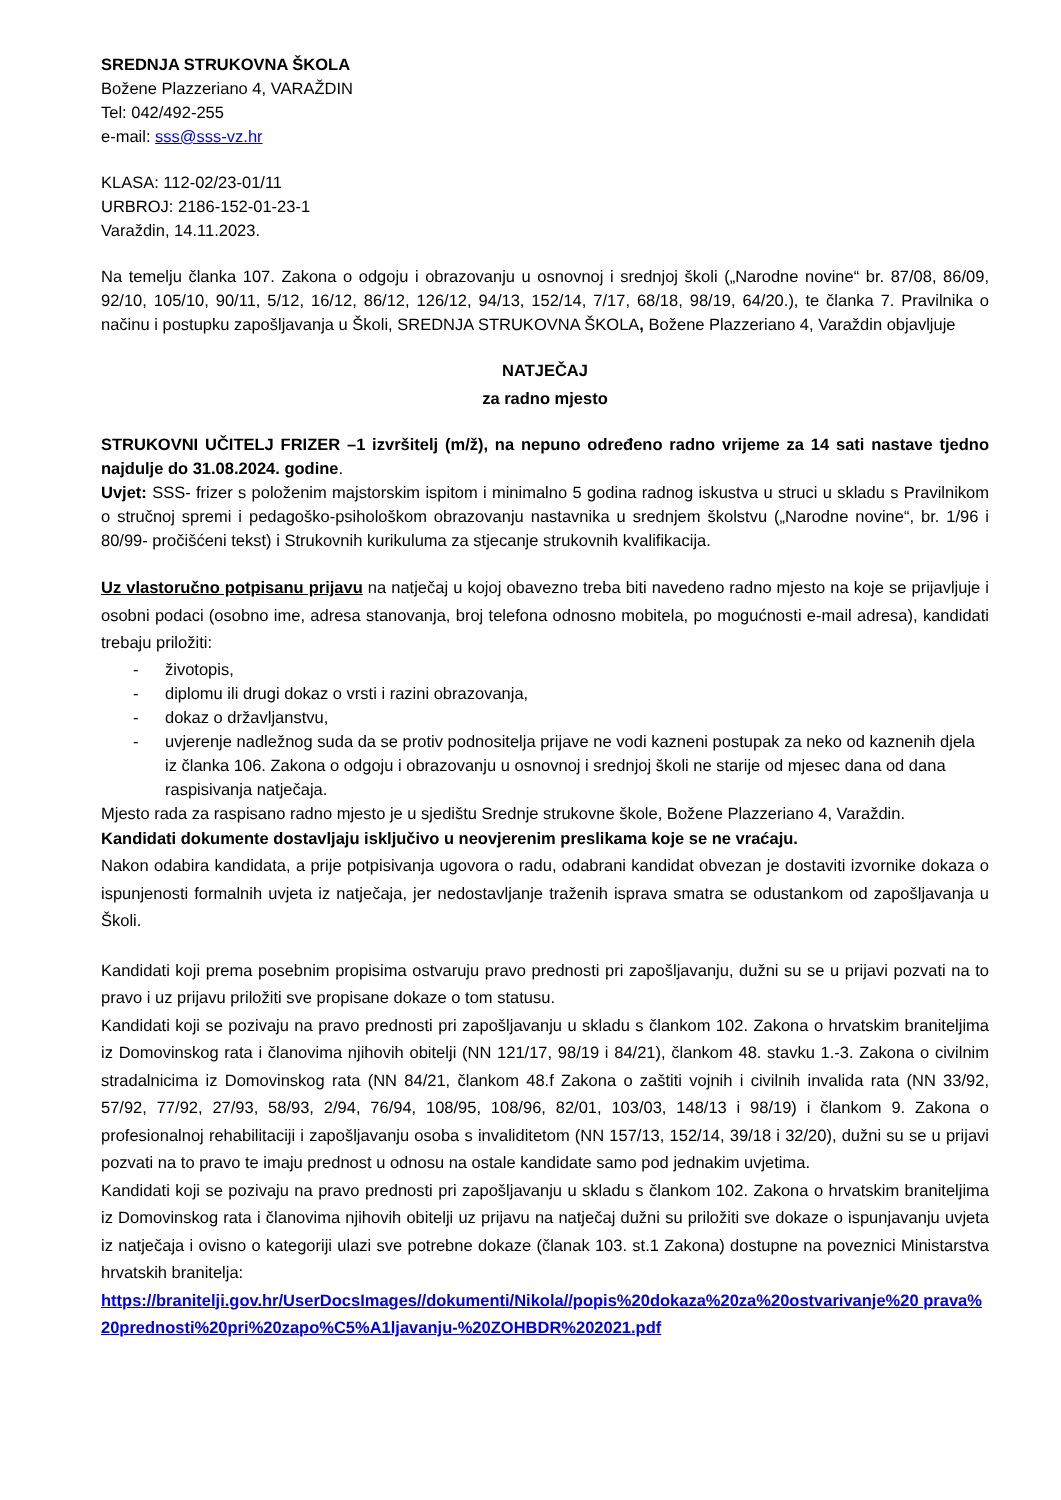SREDNJA STRUKOVNA ŠKOLA
Božene Plazzeriano 4, VARAŽDIN
Tel: 042/492-255
e-mail: sss@sss-vz.hr
KLASA: 112-02/23-01/11
URBROJ: 2186-152-01-23-1
Varaždin, 14.11.2023.
Na temelju članka 107. Zakona o odgoju i obrazovanju u osnovnoj i srednjoj školi („Narodne novine“ br. 87/08, 86/09, 92/10, 105/10, 90/11, 5/12, 16/12, 86/12, 126/12, 94/13, 152/14, 7/17, 68/18, 98/19, 64/20.), te članka 7. Pravilnika o načinu i postupku zapošljavanja u Školi, SREDNJA STRUKOVNA ŠKOLA, Božene Plazzeriano 4, Varaždin objavljuje
NATJEČAJ
za radno mjesto
STRUKOVNI UČITELJ FRIZER –1 izvršitelj (m/ž), na nepuno određeno radno vrijeme za 14 sati nastave tjedno najdulje do 31.08.2024. godine.
Uvjet: SSS- frizer s položenim majstorskim ispitom i minimalno 5 godina radnog iskustva u struci u skladu s Pravilnikom o stručnoj spremi i pedagoško-psihološkom obrazovanju nastavnika u srednjem školstvu („Narodne novine“, br. 1/96 i 80/99- pročišćeni tekst) i Strukovnih kurikuluma za stjecanje strukovnih kvalifikacija.
Uz vlastoručno potpisanu prijavu na natječaj u kojoj obavezno treba biti navedeno radno mjesto na koje se prijavljuje i osobni podaci (osobno ime, adresa stanovanja, broj telefona odnosno mobitela, po mogućnosti e-mail adresa), kandidati trebaju priložiti:
- životopis,
- diplomu ili drugi dokaz o vrsti i razini obrazovanja,
- dokaz o državljanstvu,
- uvjerenje nadležnog suda da se protiv podnositelja prijave ne vodi kazneni postupak za neko od kaznenih djela iz članka 106. Zakona o odgoju i obrazovanju u osnovnoj i srednjoj školi ne starije od mjesec dana od dana raspisivanja natječaja.
Mjesto rada za raspisano radno mjesto je u sjedištu Srednje strukovne škole, Božene Plazzeriano 4, Varaždin.
Kandidati dokumente dostavljaju isključivo u neovjerenim preslikama koje se ne vraćaju.
Nakon odabira kandidata, a prije potpisivanja ugovora o radu, odabrani kandidat obvezan je dostaviti izvornike dokaza o ispunjenosti formalnih uvjeta iz natječaja, jer nedostavljanje traženih isprava smatra se odustankom od zapošljavanja u Školi.
Kandidati koji prema posebnim propisima ostvaruju pravo prednosti pri zapošljavanju, dužni su se u prijavi pozvati na to pravo i uz prijavu priložiti sve propisane dokaze o tom statusu.
Kandidati koji se pozivaju na pravo prednosti pri zapošljavanju u skladu s člankom 102. Zakona o hrvatskim braniteljima iz Domovinskog rata i članovima njihovih obitelji (NN 121/17, 98/19 i 84/21), člankom 48. stavku 1.-3. Zakona o civilnim stradalnicima iz Domovinskog rata (NN 84/21, člankom 48.f Zakona o zaštiti vojnih i civilnih invalida rata (NN 33/92, 57/92, 77/92, 27/93, 58/93, 2/94, 76/94, 108/95, 108/96, 82/01, 103/03, 148/13 i 98/19) i člankom 9. Zakona o profesionalnoj rehabilitaciji i zapošljavanju osoba s invaliditetom (NN 157/13, 152/14, 39/18 i 32/20), dužni su se u prijavi pozvati na to pravo te imaju prednost u odnosu na ostale kandidate samo pod jednakim uvjetima.
Kandidati koji se pozivaju na pravo prednosti pri zapošljavanju u skladu s člankom 102. Zakona o hrvatskim braniteljima iz Domovinskog rata i članovima njihovih obitelji uz prijavu na natječaj dužni su priložiti sve dokaze o ispunjavanju uvjeta iz natječaja i ovisno o kategoriji ulazi sve potrebne dokaze (članak 103. st.1 Zakona) dostupne na poveznici Ministarstva hrvatskih branitelja:
https://branitelji.gov.hr/UserDocsImages//dokumenti/Nikola//popis%20dokaza%20za%20ostvarivanje%20 prava%20prednosti%20pri%20zapo%C5%A1ljavanju-%20ZOHBDR%202021.pdf